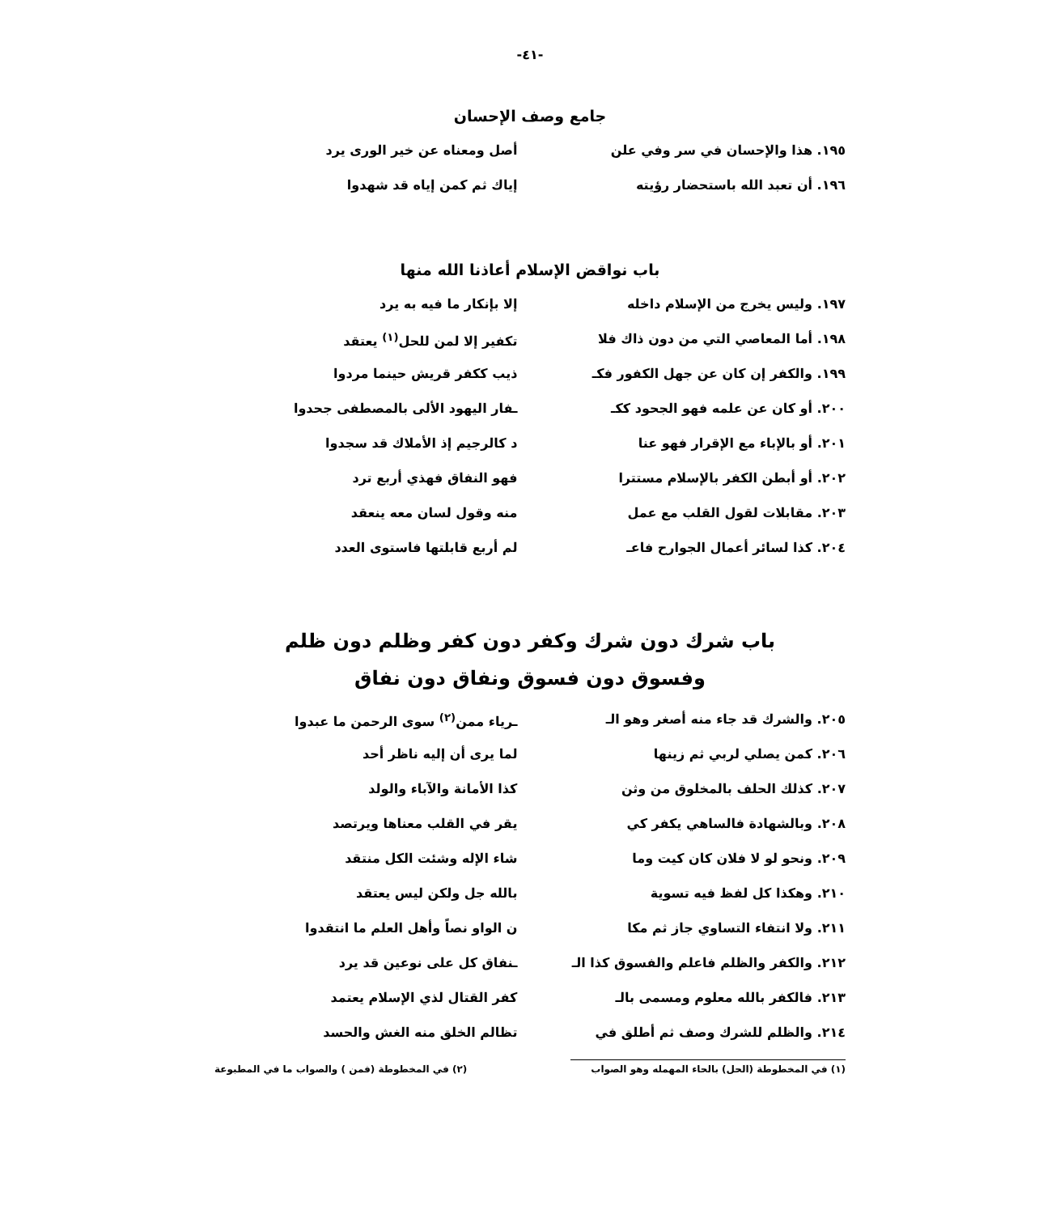-٤١-
جامع وصف الإحسان
١٩٥. هذا والإحسان في سر وفي علن أصل ومعناه عن خير الورى يرد
١٩٦. أن تعبد الله باستحضار رؤيته إياك ثم كمن إياه قد شهدوا
باب نواقض الإسلام أعاذنا الله منها
١٩٧. وليس يخرج من الإسلام داخله إلا بإنكار ما فيه به يرد
١٩٨. أما المعاصي التي من دون ذاك فلا تكفير إلا لمن للحل<sup>(١)</sup> يعتقد
١٩٩. والكفر إن كان عن جهل الكفور فكـ ذيب ككفر قريش حينما مردوا
٢٠٠. أو كان عن علمه فهو الجحود ككـ ـفار اليهود الألى بالمصطفى جحدوا
٢٠١. أو بالإباء مع الإقرار فهو عنا د كالرجيم إذ الأملاك قد سجدوا
٢٠٢. أو أبطن الكفر بالإسلام مستترا فهو النفاق فهذي أربع ترد
٢٠٣. مقابلات لقول القلب مع عمل منه وقول لسان معه ينعقد
٢٠٤. كذا لسائر أعمال الجوارح فاعـ لم أربع قابلتها فاستوى العدد
باب شرك دون شرك وكفر دون كفر وظلم دون ظلم
وفسوق دون فسوق ونفاق دون نفاق
٢٠٥. والشرك قد جاء منه أصغر وهو الـ ـرياء ممن<sup>(٢)</sup> سوى الرحمن ما عبدوا
٢٠٦. كمن يصلي لربي ثم زينها لما يرى أن إليه ناظر أحد
٢٠٧. كذلك الحلف بالمخلوق من وثن كذا الأمانة والآباء والولد
٢٠٨. وبالشهادة فالساهي يكفر كي يقر في القلب معناها ويرتصد
٢٠٩. ونحو لو لا فلان كان كيت وما شاء الإله وشئت الكل منتقد
٢١٠. وهكذا كل لفظ فيه تسوية بالله جل ولكن ليس يعتقد
٢١١. ولا انتفاء التساوي جاز ثم مكا ن الواو نصاً وأهل العلم ما انتقدوا
٢١٢. والكفر والظلم فاعلم والفسوق كذا الـ ـنفاق كل على نوعين قد يرد
٢١٣. فالكفر بالله معلوم ومسمى بالـ كفر القتال لذي الإسلام يعتمد
٢١٤. والظلم للشرك وصف ثم أطلق في تظالم الخلق منه الغش والحسد
(١) في المخطوطة (الحل) بالحاء المهمله وهو الصواب (٢) في المخطوطة (فمن ) والصواب ما في المطبوعة